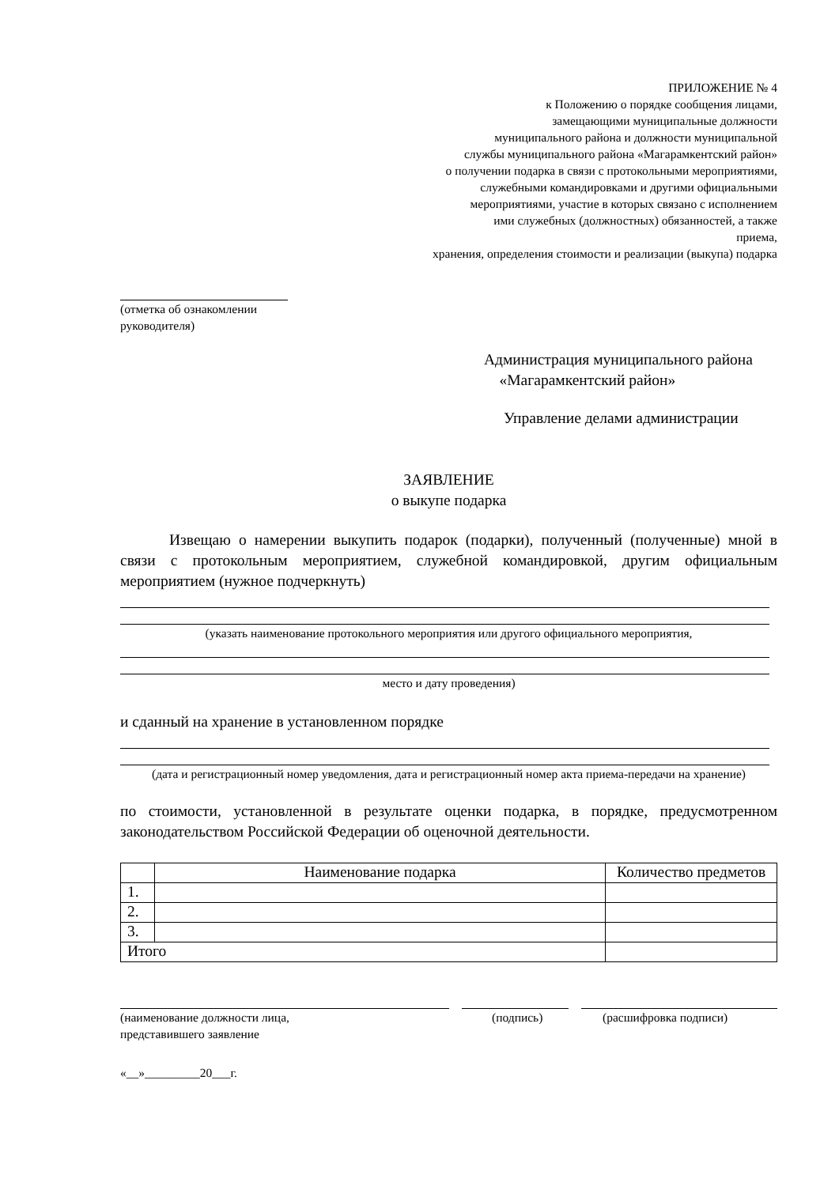ПРИЛОЖЕНИЕ № 4
к Положению о порядке сообщения лицами,
замещающими муниципальные должности
муниципального района и должности муниципальной
службы муниципального района «Магарамкентский район»
о получении подарка в связи с протокольными мероприятиями,
служебными командировками и другими официальными
мероприятиями, участие в которых связано с исполнением
ими служебных (должностных) обязанностей, а также
приема,
хранения, определения стоимости и реализации (выкупа) подарка
(отметка об ознакомлении
руководителя)
Администрация муниципального района
«Магарамкентский район»
Управление делами администрации
ЗАЯВЛЕНИЕ
о выкупе подарка
Извещаю о намерении выкупить подарок (подарки), полученный (полученные) мной в связи с протокольным мероприятием, служебной командировкой, другим официальным мероприятием (нужное подчеркнуть)
(указать наименование протокольного мероприятия или другого официального мероприятия,
место и дату проведения)
и сданный на хранение в установленном порядке
(дата и регистрационный номер уведомления, дата и регистрационный номер акта приема-передачи на хранение)
по стоимости, установленной в результате оценки подарка, в порядке, предусмотренном законодательством Российской Федерации об оценочной деятельности.
| | Наименование подарка | Количество предметов |
| --- | --- | --- |
| 1. | | |
| 2. | | |
| 3. | | |
| Итого | | |
(наименование должности лица,
представившего заявление (подпись) (расшифровка подписи)
«__»_________20___г.